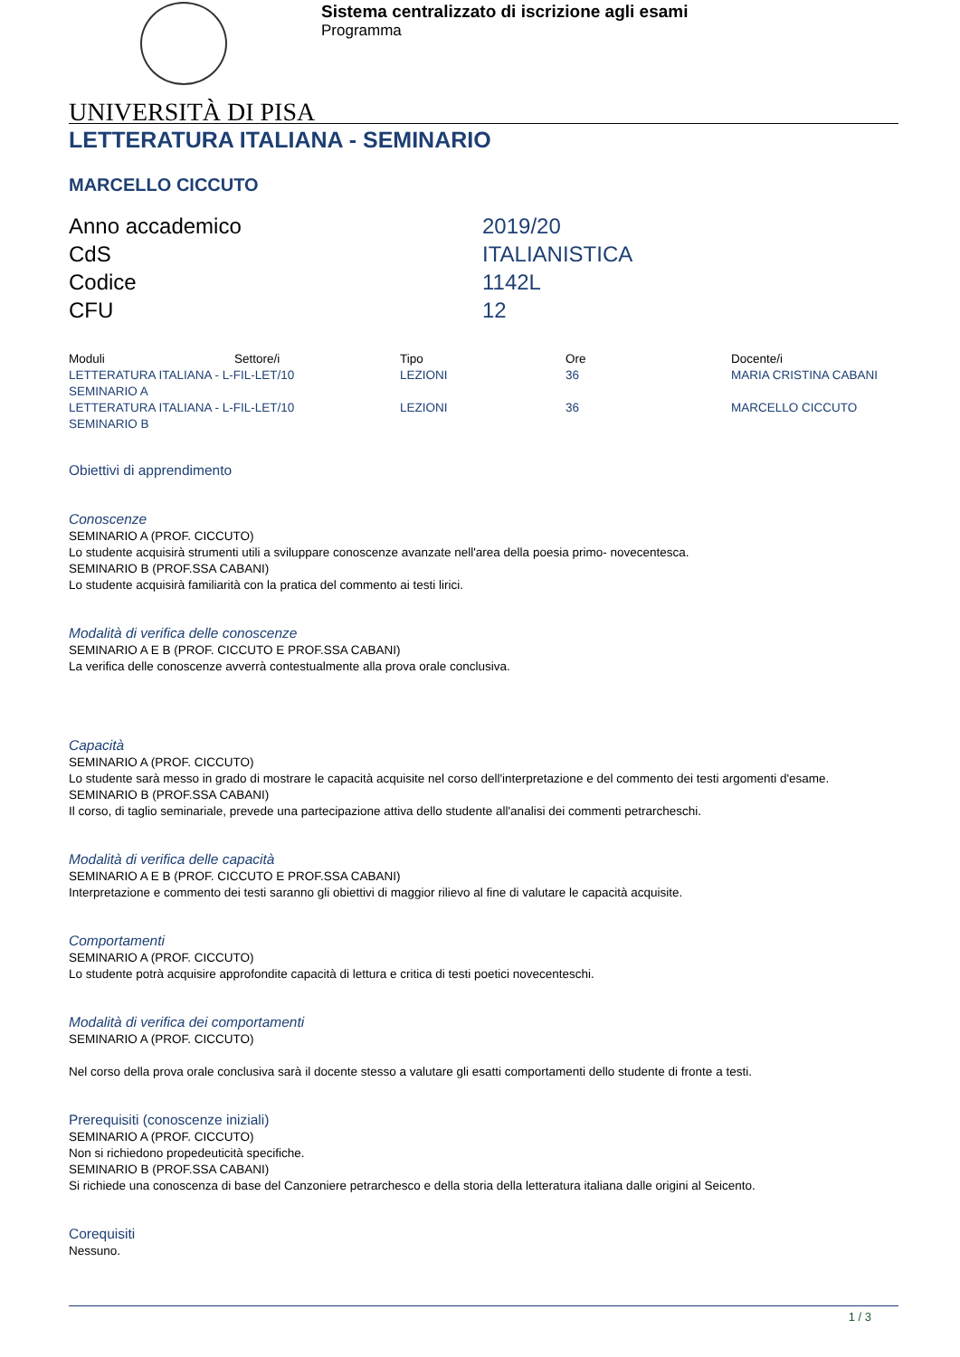Sistema centralizzato di iscrizione agli esami
Programma
UNIVERSITÀ DI PISA
LETTERATURA ITALIANA - SEMINARIO
MARCELLO CICCUTO
| Anno accademico | 2019/20 |
| CdS | ITALIANISTICA |
| Codice | 1142L |
| CFU | 12 |
| Moduli | Settore/i | Tipo | Ore | Docente/i |
| --- | --- | --- | --- | --- |
| LETTERATURA ITALIANA - L-FIL-LET/10 SEMINARIO A | | LEZIONI | 36 | MARIA CRISTINA CABANI |
| LETTERATURA ITALIANA - L-FIL-LET/10 SEMINARIO B | | LEZIONI | 36 | MARCELLO CICCUTO |
Obiettivi di apprendimento
Conoscenze
SEMINARIO A (PROF. CICCUTO)
Lo studente acquisirà strumenti utili a sviluppare conoscenze avanzate nell'area della poesia primo- novecentesca.
SEMINARIO B (PROF.SSA CABANI)
Lo studente acquisirà familiarità con la pratica del commento ai testi lirici.
Modalità di verifica delle conoscenze
SEMINARIO A E B (PROF. CICCUTO E PROF.SSA CABANI)
La verifica delle conoscenze avverrà contestualmente alla prova orale conclusiva.
Capacità
SEMINARIO A (PROF. CICCUTO)
Lo studente sarà messo in grado di mostrare le capacità acquisite nel corso dell'interpretazione e del commento dei testi argomenti d'esame.
SEMINARIO B (PROF.SSA CABANI)
Il corso, di taglio seminariale, prevede una partecipazione attiva dello studente all'analisi dei commenti petrarcheschi.
Modalità di verifica delle capacità
SEMINARIO A E B (PROF. CICCUTO E PROF.SSA CABANI)
Interpretazione e commento dei testi saranno gli obiettivi di maggior rilievo al fine di valutare le capacità acquisite.
Comportamenti
SEMINARIO A (PROF. CICCUTO)
Lo studente potrà acquisire approfondite capacità di lettura e critica di testi poetici novecenteschi.
Modalità di verifica dei comportamenti
SEMINARIO A (PROF. CICCUTO)
Nel corso della prova orale conclusiva sarà il docente stesso a valutare gli esatti comportamenti dello studente di fronte a testi.
Prerequisiti (conoscenze iniziali)
SEMINARIO A (PROF. CICCUTO)
Non si richiedono propedeuticità specifiche.
SEMINARIO B (PROF.SSA CABANI)
Si richiede una conoscenza di base del Canzoniere petrarchesco e della storia della letteratura italiana dalle origini al Seicento.
Corequisiti
Nessuno.
1 / 3